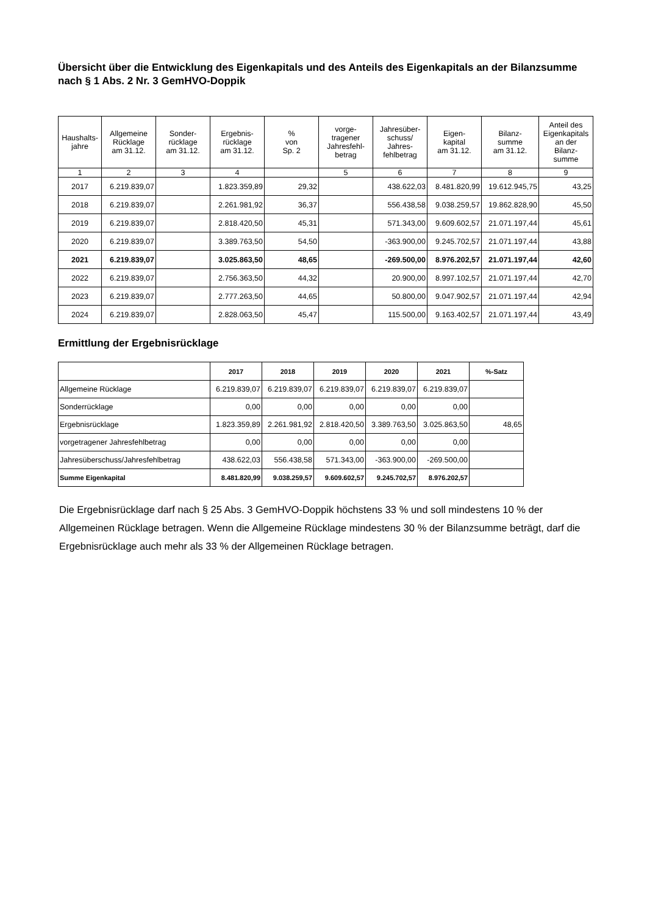Übersicht über die Entwicklung des Eigenkapitals und des Anteils des Eigenkapitals an der Bilanzsumme nach § 1 Abs. 2 Nr. 3 GemHVO-Doppik
| Haushalts- jahre | Allgemeine Rücklage am 31.12. | Sonder- rücklage am 31.12. | Ergebnis- rücklage am 31.12. | % von Sp. 2 | vorge- tragener Jahresfehl- betrag | Jahresüber- schuss/ Jahres- fehlbetrag | Eigen- kapital am 31.12. | Bilanz- summe am 31.12. | Anteil des Eigenkapitals an der Bilanz- summe |
| --- | --- | --- | --- | --- | --- | --- | --- | --- | --- |
| 1 | 2 | 3 | 4 | | 5 | 6 | 7 | 8 | 9 |
| 2017 | 6.219.839,07 | | 1.823.359,89 | 29,32 | | 438.622,03 | 8.481.820,99 | 19.612.945,75 | 43,25 |
| 2018 | 6.219.839,07 | | 2.261.981,92 | 36,37 | | 556.438,58 | 9.038.259,57 | 19.862.828,90 | 45,50 |
| 2019 | 6.219.839,07 | | 2.818.420,50 | 45,31 | | 571.343,00 | 9.609.602,57 | 21.071.197,44 | 45,61 |
| 2020 | 6.219.839,07 | | 3.389.763,50 | 54,50 | | -363.900,00 | 9.245.702,57 | 21.071.197,44 | 43,88 |
| 2021 | 6.219.839,07 | | 3.025.863,50 | 48,65 | | -269.500,00 | 8.976.202,57 | 21.071.197,44 | 42,60 |
| 2022 | 6.219.839,07 | | 2.756.363,50 | 44,32 | | 20.900,00 | 8.997.102,57 | 21.071.197,44 | 42,70 |
| 2023 | 6.219.839,07 | | 2.777.263,50 | 44,65 | | 50.800,00 | 9.047.902,57 | 21.071.197,44 | 42,94 |
| 2024 | 6.219.839,07 | | 2.828.063,50 | 45,47 | | 115.500,00 | 9.163.402,57 | 21.071.197,44 | 43,49 |
Ermittlung der Ergebnisrücklage
| | 2017 | 2018 | 2019 | 2020 | 2021 | %-Satz |
| --- | --- | --- | --- | --- | --- | --- |
| Allgemeine Rücklage | 6.219.839,07 | 6.219.839,07 | 6.219.839,07 | 6.219.839,07 | 6.219.839,07 | |
| Sonderrücklage | 0,00 | 0,00 | 0,00 | 0,00 | 0,00 | |
| Ergebnisrücklage | 1.823.359,89 | 2.261.981,92 | 2.818.420,50 | 3.389.763,50 | 3.025.863,50 | 48,65 |
| vorgetragener Jahresfehlbetrag | 0,00 | 0,00 | 0,00 | 0,00 | 0,00 | |
| Jahresüberschuss/Jahresfehlbetrag | 438.622,03 | 556.438,58 | 571.343,00 | -363.900,00 | -269.500,00 | |
| Summe Eigenkapital | 8.481.820,99 | 9.038.259,57 | 9.609.602,57 | 9.245.702,57 | 8.976.202,57 | |
Die Ergebnisrücklage darf nach § 25 Abs. 3 GemHVO-Doppik höchstens 33 % und soll mindestens 10 % der Allgemeinen Rücklage betragen. Wenn die Allgemeine Rücklage mindestens 30 % der Bilanzsumme beträgt, darf die Ergebnisrücklage auch mehr als 33 % der Allgemeinen Rücklage betragen.